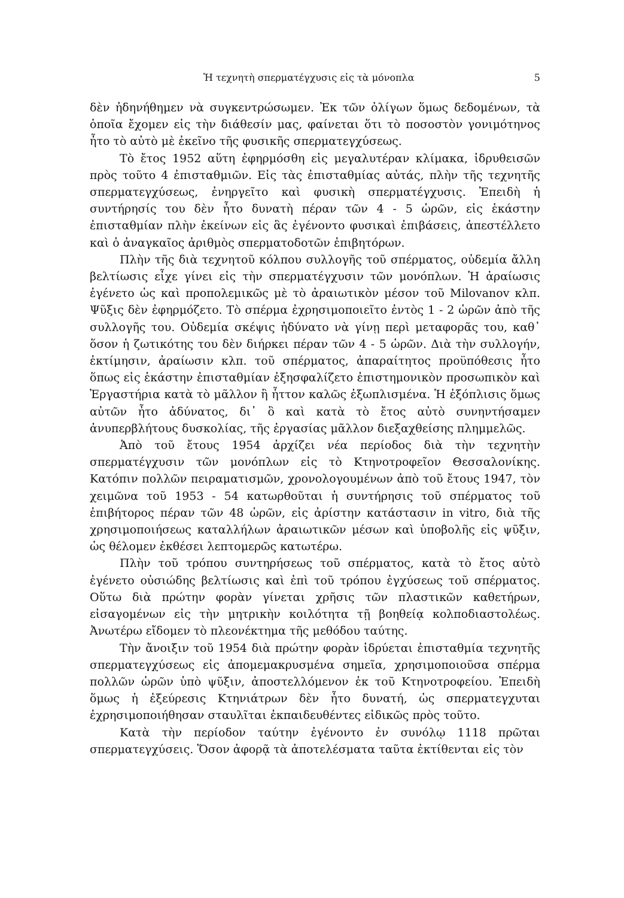Ἡ τεχνητὴ σπερματέγχυσις εἰς τὰ μόνοπλα 5
δὲν ἠδηνήθημεν νὰ συγκεντρώσωμεν. Ἐκ τῶν ὀλίγων ὅμως δεδομένων, τὰ ὁποῖα ἔχομεν εἰς τὴν διάθεσίν μας, φαίνεται ὅτι τὸ ποσοστὸν γονιμότηνος ἦτο τὸ αὐτὸ μὲ ἐκεῖνο τῆς φυσικῆς σπερματεγχύσεως.
Τὸ ἔτος 1952 αὕτη ἐφηρμόσθη εἰς μεγαλυτέραν κλίμακα, ἱδρυθεισῶν πρὸς τοῦτο 4 ἐπισταθμιῶν. Εἰς τὰς ἐπισταθμίας αὐτάς, πλὴν τῆς τεχνητῆς σπερματεγχύσεως, ἐνηργεῖτο καὶ φυσικὴ σπερματέγχυσις. Ἐπειδὴ ἡ συντήρησίς του δὲν ἦτο δυνατὴ πέραν τῶν 4 - 5 ὡρῶν, εἰς ἑκάστην ἐπισταθμίαν πλὴν ἐκείνων εἰς ἃς ἐγένοντο φυσικαὶ ἐπιβάσεις, ἀπεστέλλετο καὶ ὁ ἀναγκαῖος ἀριθμὸς σπερματοδοτῶν ἐπιβητόρων.
Πλὴν τῆς διὰ τεχνητοῦ κόλπου συλλογῆς τοῦ σπέρματος, οὐδεμία ἄλλη βελτίωσις εἶχε γίνει εἰς τὴν σπερματέγχυσιν τῶν μονόπλων. Ἡ ἀραίωσις ἐγένετο ὡς καὶ προπολεμικῶς μὲ τὸ ἀραιωτικὸν μέσον τοῦ Milovanov κλπ. Ψῦξις δὲν ἐφηρμόζετο. Τὸ σπέρμα ἐχρησιμοποιεῖτο ἐντὸς 1 - 2 ὡρῶν ἀπὸ τῆς συλλογῆς του. Οὐδεμία σκέψις ἠδύνατο νὰ γίνῃ περὶ μεταφορᾶς του, καθ᾽ ὅσον ἡ ζωτικότης του δὲν διήρκει πέραν τῶν 4 - 5 ὡρῶν. Διὰ τὴν συλλογήν, ἐκτίμησιν, ἀραίωσιν κλπ. τοῦ σπέρματος, ἀπαραίτητος προϋπόθεσις ἦτο ὅπως εἰς ἑκάστην ἐπισταθμίαν ἐξησφαλίζετο ἐπιστημονικὸν προσωπικὸν καὶ Ἐργαστήρια κατὰ τὸ μᾶλλον ἢ ἧττον καλῶς ἐξωπλισμένα. Ἡ ἐξόπλισις ὅμως αὐτῶν ἦτο ἀδύνατος, δι᾽ ὃ καὶ κατὰ τὸ ἔτος αὐτὸ συνηντήσαμεν ἀνυπερβλήτους δυσκολίας, τῆς ἐργασίας μᾶλλον διεξαχθείσης πλημμελῶς.
Ἀπὸ τοῦ ἔτους 1954 ἀρχίζει νέα περίοδος διὰ τὴν τεχνητὴν σπερματέγχυσιν τῶν μονόπλων εἰς τὸ Κτηνοτροφεῖον Θεσσαλονίκης. Κατόπιν πολλῶν πειραματισμῶν, χρονολογουμένων ἀπὸ τοῦ ἔτους 1947, τὸν χειμῶνα τοῦ 1953 - 54 κατωρθοῦται ἡ συντήρησις τοῦ σπέρματος τοῦ ἐπιβήτορος πέραν τῶν 48 ὡρῶν, εἰς ἀρίστην κατάστασιν in vitro, διὰ τῆς χρησιμοποιήσεως καταλλήλων ἀραιωτικῶν μέσων καὶ ὑποβολῆς εἰς ψῦξιν, ὡς θέλομεν ἐκθέσει λεπτομερῶς κατωτέρω.
Πλὴν τοῦ τρόπου συντηρήσεως τοῦ σπέρματος, κατὰ τὸ ἔτος αὐτὸ ἐγένετο οὐσιώδης βελτίωσις καὶ ἐπὶ τοῦ τρόπου ἐγχύσεως τοῦ σπέρματος. Οὕτω διὰ πρώτην φορὰν γίνεται χρῆσις τῶν πλαστικῶν καθετήρων, εἰσαγομένων εἰς τὴν μητρικὴν κοιλότητα τῇ βοηθείᾳ κολποδιαστολέως. Ἀνωτέρω εἴδομεν τὸ πλεονέκτημα τῆς μεθόδου ταύτης.
Τὴν ἄνοιξιν τοῦ 1954 διὰ πρώτην φορὰν ἱδρύεται ἐπισταθμία τεχνητῆς σπερματεγχύσεως εἰς ἀπομεμακρυσμένα σημεῖα, χρησιμοποιοῦσα σπέρμα πολλῶν ὡρῶν ὑπὸ ψῦξιν, ἀποστελλόμενον ἐκ τοῦ Κτηνοτροφείου. Ἐπειδὴ ὅμως ἡ ἐξεύρεσις Κτηνιάτρων δὲν ἦτο δυνατή, ὡς σπερματεγχυται ἐχρησιμοποιήθησαν σταυλῖται ἐκπαιδευθέντες εἰδικῶς πρὸς τοῦτο.
Κατὰ τὴν περίοδον ταύτην ἐγένοντο ἐν συνόλῳ 1118 πρῶται σπερματεγχύσεις. Ὅσον ἀφορᾷ τὰ ἀποτελέσματα ταῦτα ἐκτίθενται εἰς τὸν